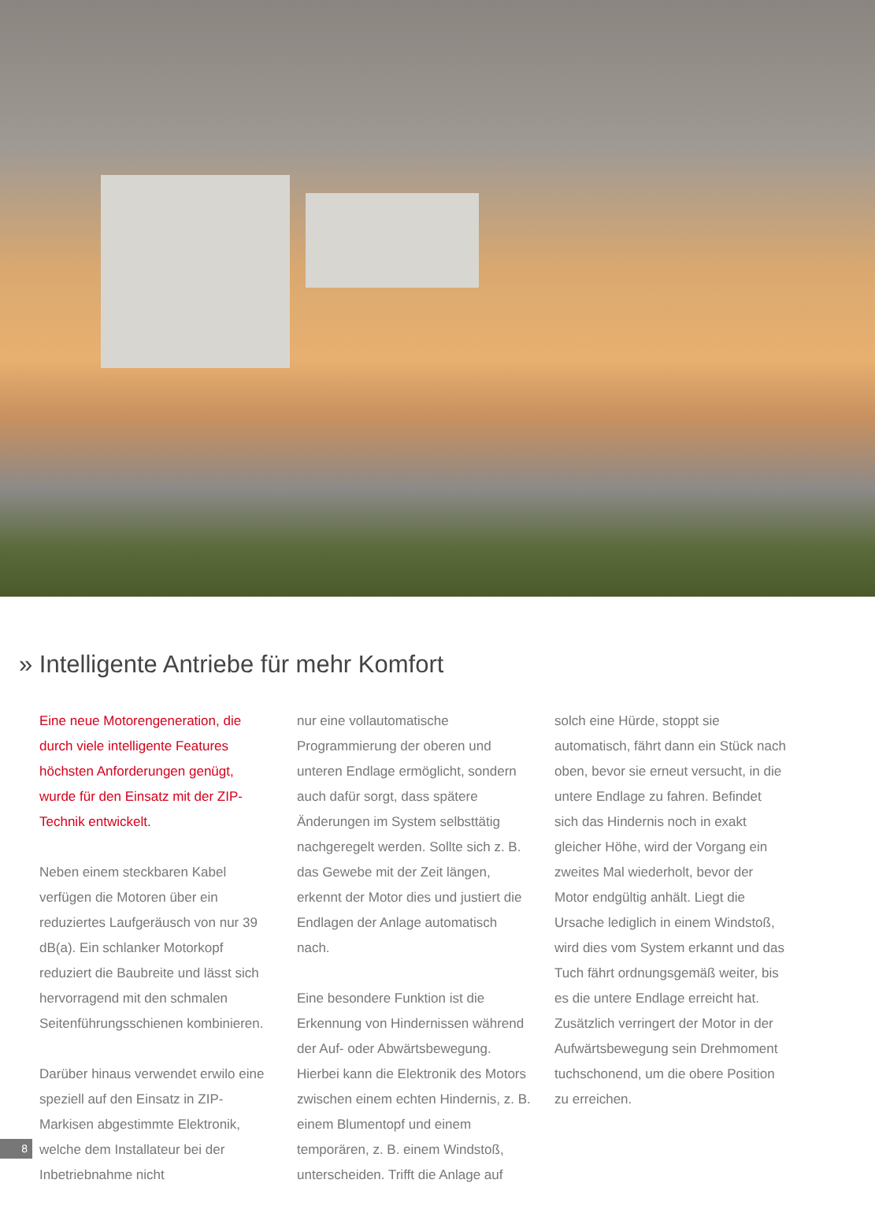» Intelligente Antriebe für mehr Komfort
Eine neue Motorengeneration, die durch viele intelligente Features höchsten Anforderungen genügt, wurde für den Einsatz mit der ZIP-Technik entwickelt.
Neben einem steckbaren Kabel verfügen die Motoren über ein reduziertes Laufgeräusch von nur 39 dB(a). Ein schlanker Motorkopf reduziert die Baubreite und lässt sich hervorragend mit den schmalen Seitenführungsschienen kombinieren.
Darüber hinaus verwendet erwilo eine speziell auf den Einsatz in ZIP-Markisen abgestimmte Elektronik, welche dem Installateur bei der Inbetriebnahme nicht
nur eine vollautomatische Programmierung der oberen und unteren Endlage ermöglicht, sondern auch dafür sorgt, dass spätere Änderungen im System selbsttätig nachgeregelt werden. Sollte sich z. B. das Gewebe mit der Zeit längen, erkennt der Motor dies und justiert die Endlagen der Anlage automatisch nach.
Eine besondere Funktion ist die Erkennung von Hindernissen während der Auf- oder Abwärtsbewegung. Hierbei kann die Elektronik des Motors zwischen einem echten Hindernis, z. B. einem Blumentopf und einem temporären, z. B. einem Windstoß, unterscheiden. Trifft die Anlage auf
solch eine Hürde, stoppt sie automatisch, fährt dann ein Stück nach oben, bevor sie erneut versucht, in die untere Endlage zu fahren. Befindet sich das Hindernis noch in exakt gleicher Höhe, wird der Vorgang ein zweites Mal wiederholt, bevor der Motor endgültig anhält. Liegt die Ursache lediglich in einem Windstoß, wird dies vom System erkannt und das Tuch fährt ordnungsgemäß weiter, bis es die untere Endlage erreicht hat. Zusätzlich verringert der Motor in der Aufwärtsbewegung sein Drehmoment tuchschonend, um die obere Position zu erreichen.
8